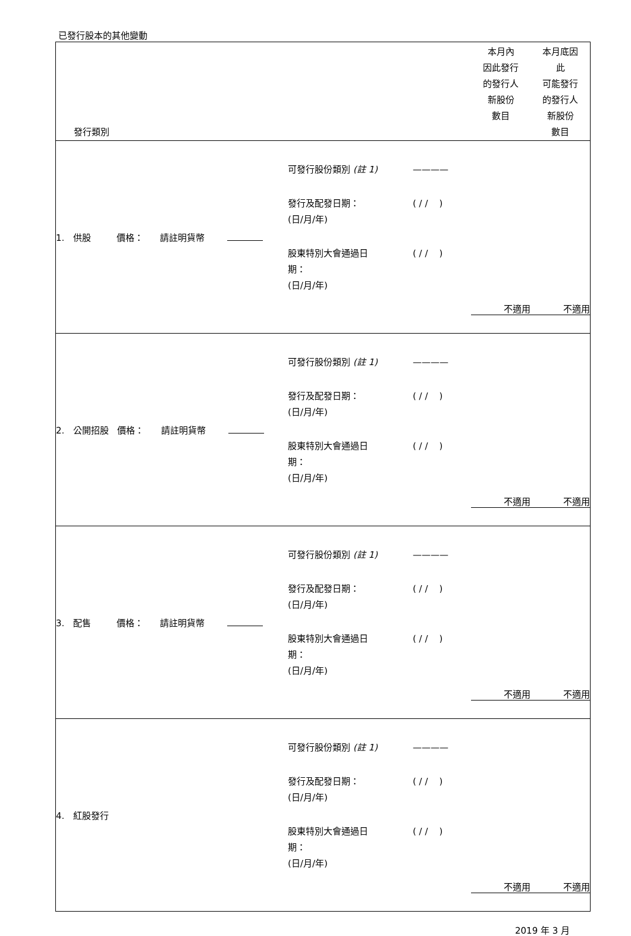已發行股本的其他變動
| 發行類別 | | | 本月內 因此發行 的發行人 新股份 數目 | 本月底因 此 可能發行 的發行人 新股份 數目 |
| --- | --- | --- | --- | --- |
| 1. 供股 價格： 請註明貨幣 | 可發行股份類別 (註 1) ———— 發行及配發日期： (日/月/年) ( / / ) 股東特別大會通過日 期： (日/月/年) ( / / ) | | 不適用 | 不適用 |
| 2. 公開招股 價格： 請註明貨幣 | 可發行股份類別 (註 1) ———— 發行及配發日期： (日/月/年) ( / / ) 股東特別大會通過日 期： (日/月/年) ( / / ) | | 不適用 | 不適用 |
| 3. 配售 價格： 請註明貨幣 | 可發行股份類別 (註 1) ———— 發行及配發日期： (日/月/年) ( / / ) 股東特別大會通過日 期： (日/月/年) ( / / ) | | 不適用 | 不適用 |
| 4. 紅股發行 | 可發行股份類別 (註 1) ———— 發行及配發日期： (日/月/年) ( / / ) 股東特別大會通過日 期： (日/月/年) ( / / ) | | 不適用 | 不適用 |
2019 年 3 月